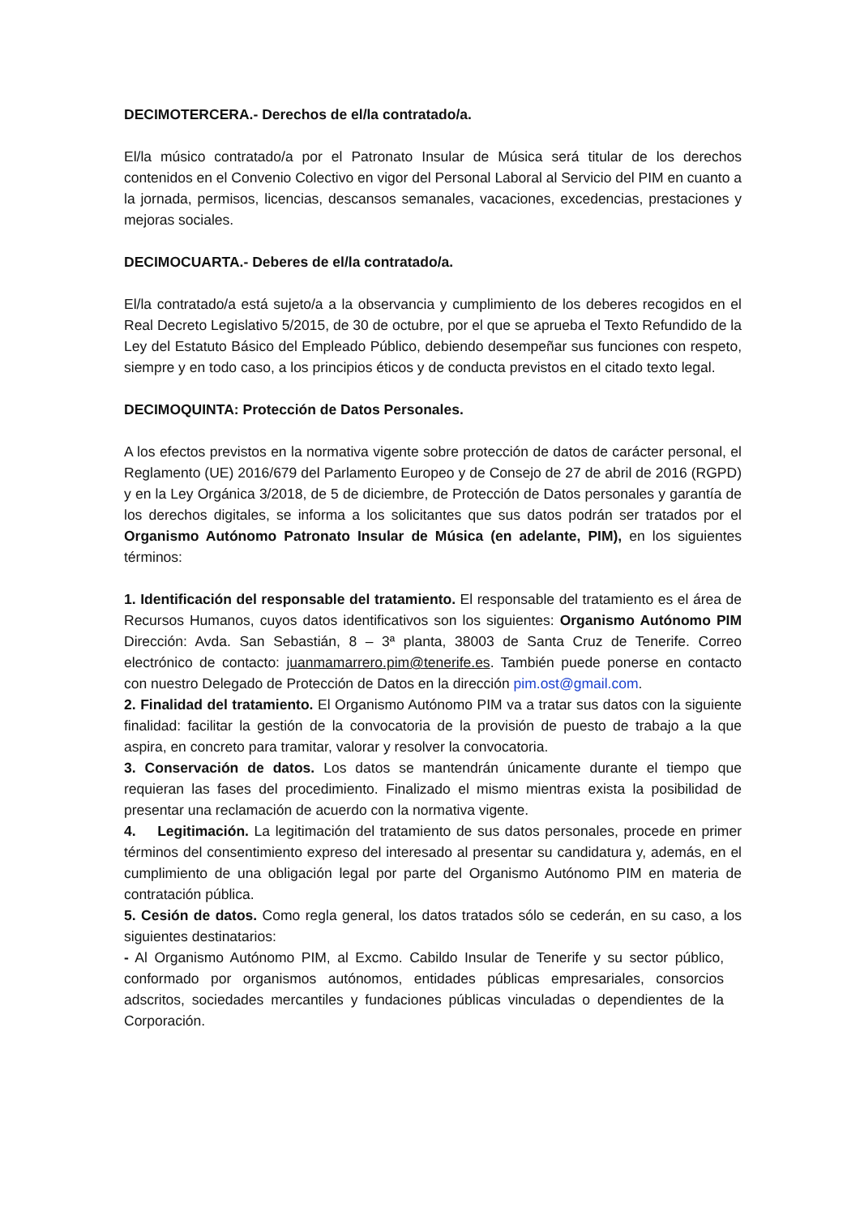DECIMOTERCERA.- Derechos de el/la contratado/a.
El/la músico contratado/a por el Patronato Insular de Música será titular de los derechos contenidos en el Convenio Colectivo en vigor del Personal Laboral al Servicio del PIM en cuanto a la jornada, permisos, licencias, descansos semanales, vacaciones, excedencias, prestaciones y mejoras sociales.
DECIMOCUARTA.- Deberes de el/la contratado/a.
El/la contratado/a está sujeto/a a la observancia y cumplimiento de los deberes recogidos en el Real Decreto Legislativo 5/2015, de 30 de octubre, por el que se aprueba el Texto Refundido de la Ley del Estatuto Básico del Empleado Público, debiendo desempeñar sus funciones con respeto, siempre y en todo caso, a los principios éticos y de conducta previstos en el citado texto legal.
DECIMOQUINTA: Protección de Datos Personales.
A los efectos previstos en la normativa vigente sobre protección de datos de carácter personal, el Reglamento (UE) 2016/679 del Parlamento Europeo y de Consejo de 27 de abril de 2016 (RGPD) y en la Ley Orgánica 3/2018, de 5 de diciembre, de Protección de Datos personales y garantía de los derechos digitales, se informa a los solicitantes que sus datos podrán ser tratados por el Organismo Autónomo Patronato Insular de Música (en adelante, PIM), en los siguientes términos:
1. Identificación del responsable del tratamiento. El responsable del tratamiento es el área de Recursos Humanos, cuyos datos identificativos son los siguientes: Organismo Autónomo PIM Dirección: Avda. San Sebastián, 8 – 3ª planta, 38003 de Santa Cruz de Tenerife. Correo electrónico de contacto: juanmamarrero.pim@tenerife.es. También puede ponerse en contacto con nuestro Delegado de Protección de Datos en la dirección pim.ost@gmail.com.
2. Finalidad del tratamiento. El Organismo Autónomo PIM va a tratar sus datos con la siguiente finalidad: facilitar la gestión de la convocatoria de la provisión de puesto de trabajo a la que aspira, en concreto para tramitar, valorar y resolver la convocatoria.
3. Conservación de datos. Los datos se mantendrán únicamente durante el tiempo que requieran las fases del procedimiento. Finalizado el mismo mientras exista la posibilidad de presentar una reclamación de acuerdo con la normativa vigente.
4. Legitimación. La legitimación del tratamiento de sus datos personales, procede en primer términos del consentimiento expreso del interesado al presentar su candidatura y, además, en el cumplimiento de una obligación legal por parte del Organismo Autónomo PIM en materia de contratación pública.
5. Cesión de datos. Como regla general, los datos tratados sólo se cederán, en su caso, a los siguientes destinatarios:
- Al Organismo Autónomo PIM, al Excmo. Cabildo Insular de Tenerife y su sector público, conformado por organismos autónomos, entidades públicas empresariales, consorcios adscritos, sociedades mercantiles y fundaciones públicas vinculadas o dependientes de la Corporación.